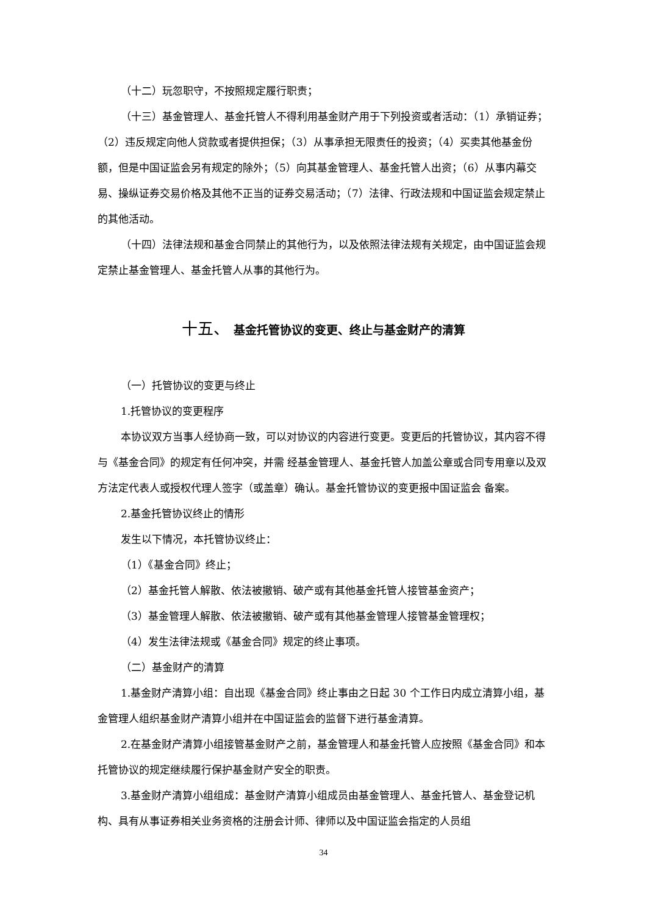（十二）玩忽职守，不按照规定履行职责；
（十三）基金管理人、基金托管人不得利用基金财产用于下列投资或者活动：（1）承销证券；（2）违反规定向他人贷款或者提供担保；（3）从事承担无限责任的投资；（4）买卖其他基金份额，但是中国证监会另有规定的除外；（5）向其基金管理人、基金托管人出资；（6）从事内幕交易、操纵证券交易价格及其他不正当的证券交易活动；（7）法律、行政法规和中国证监会规定禁止的其他活动。
（十四）法律法规和基金合同禁止的其他行为，以及依照法律法规有关规定，由中国证监会规定禁止基金管理人、基金托管人从事的其他行为。
十五、 基金托管协议的变更、终止与基金财产的清算
（一）托管协议的变更与终止
1.托管协议的变更程序
本协议双方当事人经协商一致，可以对协议的内容进行变更。变更后的托管协议，其内容不得与《基金合同》的规定有任何冲突，并需 经基金管理人、基金托管人加盖公章或合同专用章以及双方法定代表人或授权代理人签字（或盖章）确认。基金托管协议的变更报中国证监会 备案。
2.基金托管协议终止的情形
发生以下情况，本托管协议终止：
（1）《基金合同》终止；
（2）基金托管人解散、依法被撤销、破产或有其他基金托管人接管基金资产；
（3）基金管理人解散、依法被撤销、破产或有其他基金管理人接管基金管理权；
（4）发生法律法规或《基金合同》规定的终止事项。
（二）基金财产的清算
1.基金财产清算小组：自出现《基金合同》终止事由之日起 30 个工作日内成立清算小组，基金管理人组织基金财产清算小组并在中国证监会的监督下进行基金清算。
2.在基金财产清算小组接管基金财产之前，基金管理人和基金托管人应按照《基金合同》和本托管协议的规定继续履行保护基金财产安全的职责。
3.基金财产清算小组组成：基金财产清算小组成员由基金管理人、基金托管人、基金登记机构、具有从事证券相关业务资格的注册会计师、律师以及中国证监会指定的人员组
34